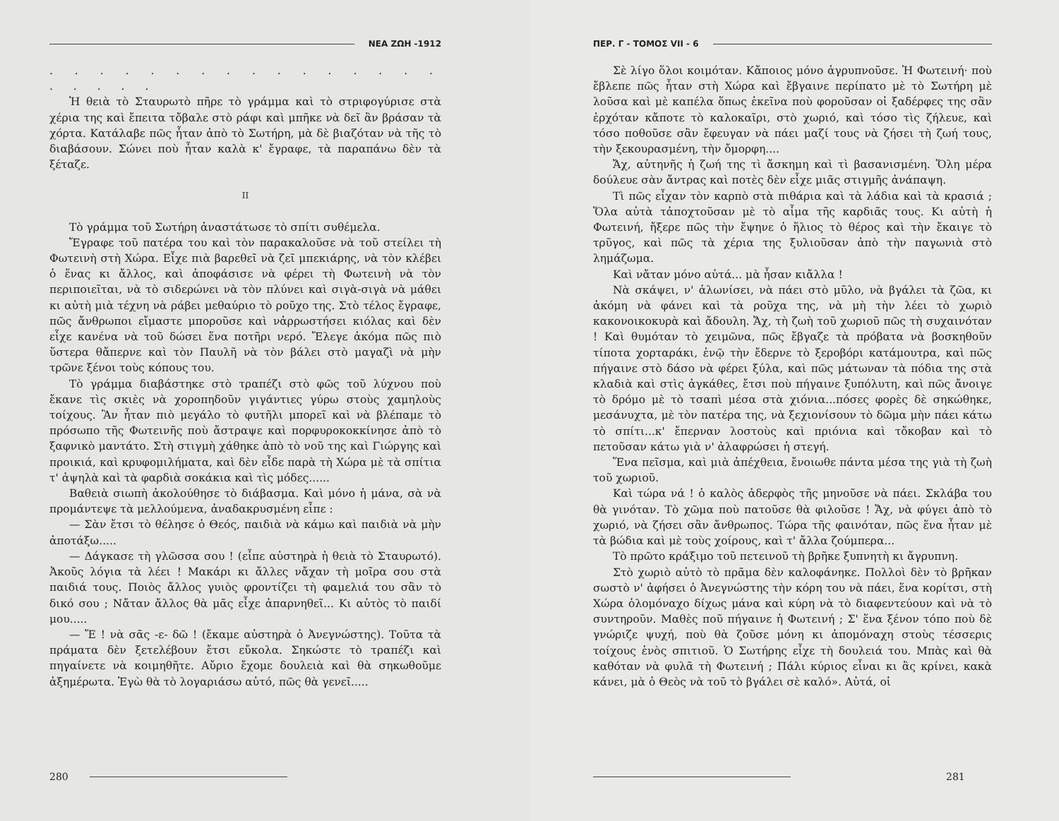ΝΕΑ ΖΩΗ -1912
. . . . . . . . . . . . . . . . . . . . .
Ἡ θειὰ τὸ Σταυρωτὸ πῆρε τὸ γράμμα καὶ τὸ στριφογύρισε στὰ χέρια της καὶ ἔπειτα τὄβαλε στὸ ράφι καὶ μπῆκε νὰ δεῖ ἂν βράσαν τὰ χόρτα. Κατάλαβε πῶς ἦταν ἀπὸ τὸ Σωτήρη, μὰ δὲ βιαζόταν νὰ τῆς τὸ διαβάσουν. Σώνει ποὺ ἦταν καλὰ κ' ἔγραφε, τὰ παραπάνω δὲν τὰ ξέταζε.
II
Τὸ γράμμα τοῦ Σωτήρη ἀναστάτωσε τὸ σπίτι συθέμελα.
Ἔγραφε τοῦ πατέρα του καὶ τὸν παρακαλοῦσε νὰ τοῦ στείλει τὴ Φωτεινὴ στὴ Χώρα. Εἶχε πιὰ βαρεθεῖ νὰ ζεῖ μπεκιάρης, νὰ τὸν κλέβει ὁ ἕνας κι ἄλλος, καὶ ἀποφάσισε νὰ φέρει τὴ Φωτεινὴ νὰ τὸν περιποιεῖται, νὰ τὸ σιδερώνει νὰ τὸν πλύνει καὶ σιγὰ-σιγὰ νὰ μάθει κι αὐτὴ μιὰ τέχνη νὰ ράβει μεθαύριο τὸ ροῦχο της. Στὸ τέλος ἔγραφε, πῶς ἄνθρωποι εἴμαστε μποροῦσε καὶ νἀρρωστήσει κιόλας καὶ δὲν εἶχε κανένα νὰ τοῦ δώσει ἕνα ποτῆρι νερό. Ἔλεγε ἀκόμα πῶς πιὸ ὕστερα θἄπερνε καὶ τὸν Παυλῆ νὰ τὸν βάλει στὸ μαγαζὶ νὰ μὴν τρῶνε ξένοι τοὺς κόπους του.
Τὸ γράμμα διαβάστηκε στὸ τραπέζι στὸ φῶς τοῦ λύχνου ποὺ ἔκανε τὶς σκιὲς νὰ χοροπηδοῦν γιγάντιες γύρω στοὺς χαμηλοὺς τοίχους. Ἂν ἦταν πιὸ μεγάλο τὸ φυτῆλι μπορεῖ καὶ νὰ βλέπαμε τὸ πρόσωπο τῆς Φωτεινῆς ποὺ ἄστραψε καὶ πορφυροκοκκίνησε ἀπὸ τὸ ξαφνικὸ μαντάτο. Στὴ στιγμὴ χάθηκε ἀπὸ τὸ νοῦ της καὶ Γιώργης καὶ προικιά, καὶ κρυφομιλήματα, καὶ δὲν εἶδε παρὰ τὴ Χώρα μὲ τὰ σπίτια τ' ἀψηλὰ καὶ τὰ φαρδιὰ σοκάκια καὶ τὶς μόδες......
Βαθειὰ σιωπὴ ἀκολούθησε τὸ διάβασμα. Καὶ μόνο ἡ μάνα, σὰ νὰ προμάντεψε τὰ μελλούμενα, ἀναδακρυσμένη εἶπε :
— Σὰν ἔτσι τὸ θέλησε ὁ Θεός, παιδιὰ νὰ κάμω καὶ παιδιὰ νὰ μὴν ἀποτάξω.....
— Δάγκασε τὴ γλῶσσα σου ! (εἶπε αὐστηρὰ ἡ θειὰ τὸ Σταυρωτό). Ἀκοῦς λόγια τὰ λέει ! Μακάρι κι ἄλλες νἄχαν τὴ μοῖρα σου στὰ παιδιά τους. Ποιὸς ἄλλος γυιὸς φροντίζει τὴ φαμελιά του σἂν τὸ δικό σου ; Νἄταν ἄλλος θὰ μᾶς εἶχε ἀπαρνηθεῖ... Κι αὐτὸς τὸ παιδί μου.....
— Ἔ ! νὰ σᾶς -ε- δῶ ! (ἔκαμε αὐστηρὰ ὁ Ἀνεγνώστης). Τοῦτα τὰ πράματα δὲν ξετελέβουν ἔτσι εὔκολα. Σηκώστε τὸ τραπέζι καὶ πηγαίνετε νὰ κοιμηθῆτε. Αὔριο ἔχομε δουλειὰ καὶ θὰ σηκωθοῦμε ἀξημέρωτα. Ἐγὼ θὰ τὸ λογαριάσω αὐτό, πῶς θὰ γενεῖ.....
280
ΠΕΡ. Γ - ΤΟΜΟΣ VII - 6
Σὲ λίγο ὅλοι κοιμόταν. Κἄποιος μόνο ἀγρυπνοῦσε. Ἡ Φωτεινή· ποὺ ἔβλεπε πῶς ἦταν στὴ Χώρα καὶ ἔβγαινε περίπατο μὲ τὸ Σωτήρη μὲ λοῦσα καὶ μὲ καπέλα ὅπως ἐκεῖνα ποὺ φοροῦσαν οἱ ξαδέρφες της σἂν ἐρχόταν κἄποτε τὸ καλοκαῖρι, στὸ χωριό, καὶ τόσο τὶς ζήλευε, καὶ τόσο ποθοῦσε σἂν ἔφευγαν νὰ πάει μαζί τους νὰ ζήσει τὴ ζωή τους, τὴν ξεκουρασμένη, τὴν ὄμορφη....
Ἄχ, αὐτηνῆς ἡ ζωή της τὶ ἄσκημη καὶ τὶ βασανισμένη. Ὅλη μέρα δούλευε σὰν ἄντρας καὶ ποτὲς δὲν εἶχε μιᾶς στιγμῆς ἀνάπαψη.
Τὶ πῶς εἶχαν τὸν καρπὸ στὰ πιθάρια καὶ τὰ λάδια καὶ τὰ κρασιά ; Ὅλα αὐτὰ τἀποχτοῦσαν μὲ τὸ αἷμα τῆς καρδιᾶς τους. Κι αὐτὴ ἡ Φωτεινή, ἤξερε πῶς τὴν ἔψηνε ὁ ἥλιος τὸ θέρος καὶ τὴν ἔκαιγε τὸ τρῦγος, καὶ πῶς τὰ χέρια της ξυλιοῦσαν ἀπὸ τὴν παγωνιὰ στὸ λημάζωμα.
Καὶ νἄταν μόνο αὐτά... μὰ ἦσαν κιἄλλα !
Νὰ σκάψει, ν' ἁλωνίσει, νὰ πάει στὸ μῦλο, νὰ βγάλει τὰ ζῶα, κι ἀκόμη νὰ φάνει καὶ τὰ ροῦχα της, νὰ μὴ τὴν λέει τὸ χωριὸ κακονοικοκυρὰ καὶ ἄδουλη. Ἄχ, τὴ ζωὴ τοῦ χωριοῦ πῶς τὴ συχαινόταν ! Καὶ θυμόταν τὸ χειμῶνα, πῶς ἔβγαζε τὰ πρόβατα νὰ βοσκηθοῦν τίποτα χορταράκι, ἐνῷ τὴν ἔδερνε τὸ ξεροβόρι κατάμουτρα, καὶ πῶς πήγαινε στὸ δάσο νὰ φέρει ξύλα, καὶ πῶς μάτωναν τὰ πόδια της στὰ κλαδιὰ καὶ στὶς ἀγκάθες, ἔτσι ποὺ πήγαινε ξυπόλυτη, καὶ πῶς ἄνοιγε τὸ δρόμο μὲ τὸ τσαπὶ μέσα στὰ χιόνια...πόσες φορὲς δὲ σηκώθηκε, μεσάνυχτα, μὲ τὸν πατέρα της, νὰ ξεχιονίσουν τὸ δῶμα μὴν πάει κάτω τὸ σπίτι...κ' ἔπερναν λοστοὺς καὶ πριόνια καὶ τὄκοβαν καὶ τὸ πετοῦσαν κάτω γιὰ ν' ἀλαφρώσει ἡ στεγή.
Ἕνα πεῖσμα, καὶ μιὰ ἀπέχθεια, ἔνοιωθε πάντα μέσα της γιὰ τὴ ζωὴ τοῦ χωριοῦ.
Καὶ τώρα νά ! ὁ καλὸς ἀδερφὸς τῆς μηνοῦσε νὰ πάει. Σκλάβα του θὰ γινόταν. Τὸ χῶμα ποὺ πατοῦσε θὰ φιλοῦσε ! Ἄχ, νὰ φύγει ἀπὸ τὸ χωριό, νὰ ζήσει σἂν ἄνθρωπος. Τώρα τῆς φαινόταν, πῶς ἕνα ἦταν μὲ τὰ βώδια καὶ μὲ τοὺς χοίρους, καὶ τ' ἄλλα ζούμπερα...
Τὸ πρῶτο κράξιμο τοῦ πετεινοῦ τὴ βρῆκε ξυπνητὴ κι ἄγρυπνη.
Στὸ χωριὸ αὐτὸ τὸ πρᾶμα δὲν καλοφάνηκε. Πολλοὶ δὲν τὸ βρῆκαν σωστὸ ν' ἀφήσει ὁ Ἀνεγνώστης τὴν κόρη του νὰ πάει, ἕνα κορίτσι, στὴ Χώρα ὁλομόναχο δίχως μάνα καὶ κύρη νὰ τὸ διαφεντεύουν καὶ νὰ τὸ συντηροῦν. Μαθὲς ποῦ πήγαινε ἡ Φωτεινή ; Σ' ἕνα ξένον τόπο ποὺ δὲ γνώριζε ψυχή, ποὺ θὰ ζοῦσε μόνη κι ἀπομόναχη στοὺς τέσσερις τοίχους ἑνὸς σπιτιοῦ. Ὁ Σωτήρης εἶχε τὴ δουλειά του. Μπὰς καὶ θὰ καθόταν νὰ φυλᾶ τὴ Φωτεινή ; Πάλι κύριος εἶναι κι ἂς κρίνει, κακὰ κάνει, μὰ ὁ Θεὸς νὰ τοῦ τὸ βγάλει σὲ καλό». Αὐτά, οἱ
281